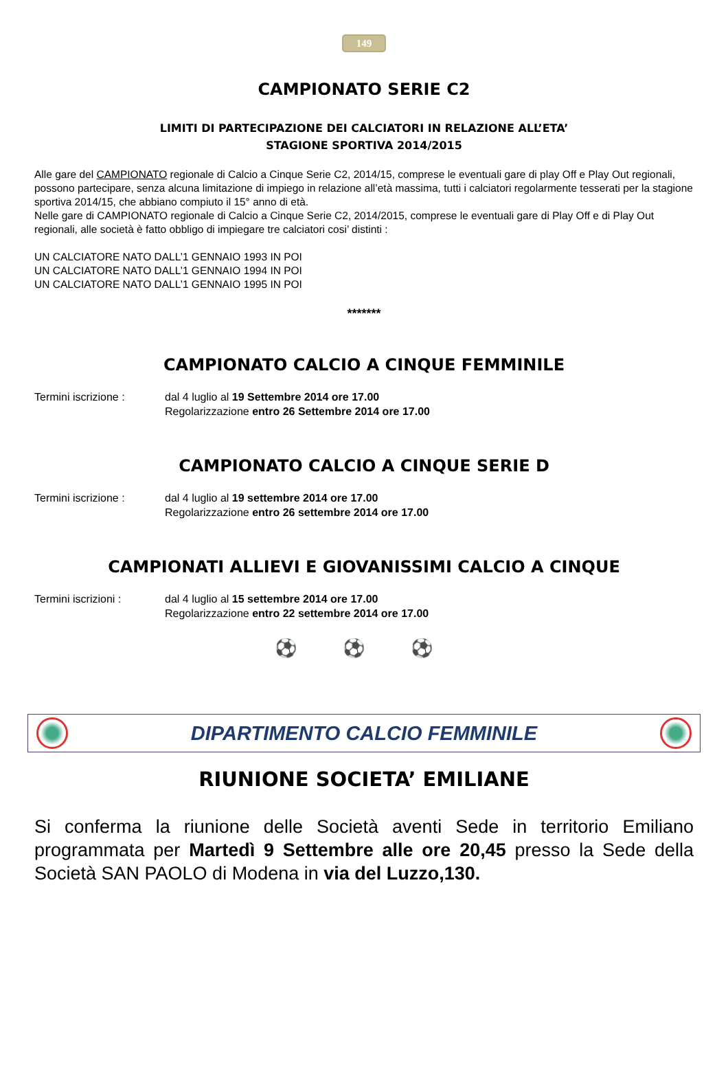149
CAMPIONATO SERIE C2
LIMITI DI PARTECIPAZIONE DEI CALCIATORI IN RELAZIONE ALL’ETA’
STAGIONE SPORTIVA 2014/2015
Alle gare del CAMPIONATO regionale di Calcio a Cinque Serie C2, 2014/15, comprese le eventuali gare di play Off e Play Out regionali, possono partecipare, senza alcuna limitazione di impiego in relazione all’età massima, tutti i calciatori regolarmente tesserati per la stagione sportiva 2014/15, che abbiano compiuto il 15° anno di età.
Nelle gare di CAMPIONATO regionale di Calcio a Cinque Serie C2, 2014/2015, comprese le eventuali gare di Play Off e di Play Out regionali, alle società è fatto obbligo di impiegare tre calciatori cosi’ distinti :
UN CALCIATORE NATO DALL’1 GENNAIO 1993 IN POI
UN CALCIATORE NATO DALL’1 GENNAIO 1994 IN POI
UN CALCIATORE NATO DALL’1 GENNAIO 1995 IN POI
*******
CAMPIONATO CALCIO A CINQUE FEMMINILE
Termini iscrizione :
dal 4 luglio al 19 Settembre 2014 ore 17.00
Regolarizzazione entro 26 Settembre 2014 ore 17.00
CAMPIONATO CALCIO A CINQUE SERIE D
Termini iscrizione :
dal 4 luglio al 19 settembre 2014 ore 17.00
Regolarizzazione entro 26 settembre 2014 ore 17.00
CAMPIONATI ALLIEVI E GIOVANISSIMI CALCIO A CINQUE
Termini iscrizioni :
dal 4 luglio al 15 settembre 2014 ore 17.00
Regolarizzazione entro 22 settembre 2014 ore 17.00
⚽ ⚽ ⚽
DIPARTIMENTO CALCIO FEMMINILE
RIUNIONE SOCIETA’ EMILIANE
Si conferma la riunione delle Società aventi Sede in territorio Emiliano programmata per Martedì 9 Settembre alle ore 20,45 presso la Sede della Società SAN PAOLO di Modena in via del Luzzo,130.